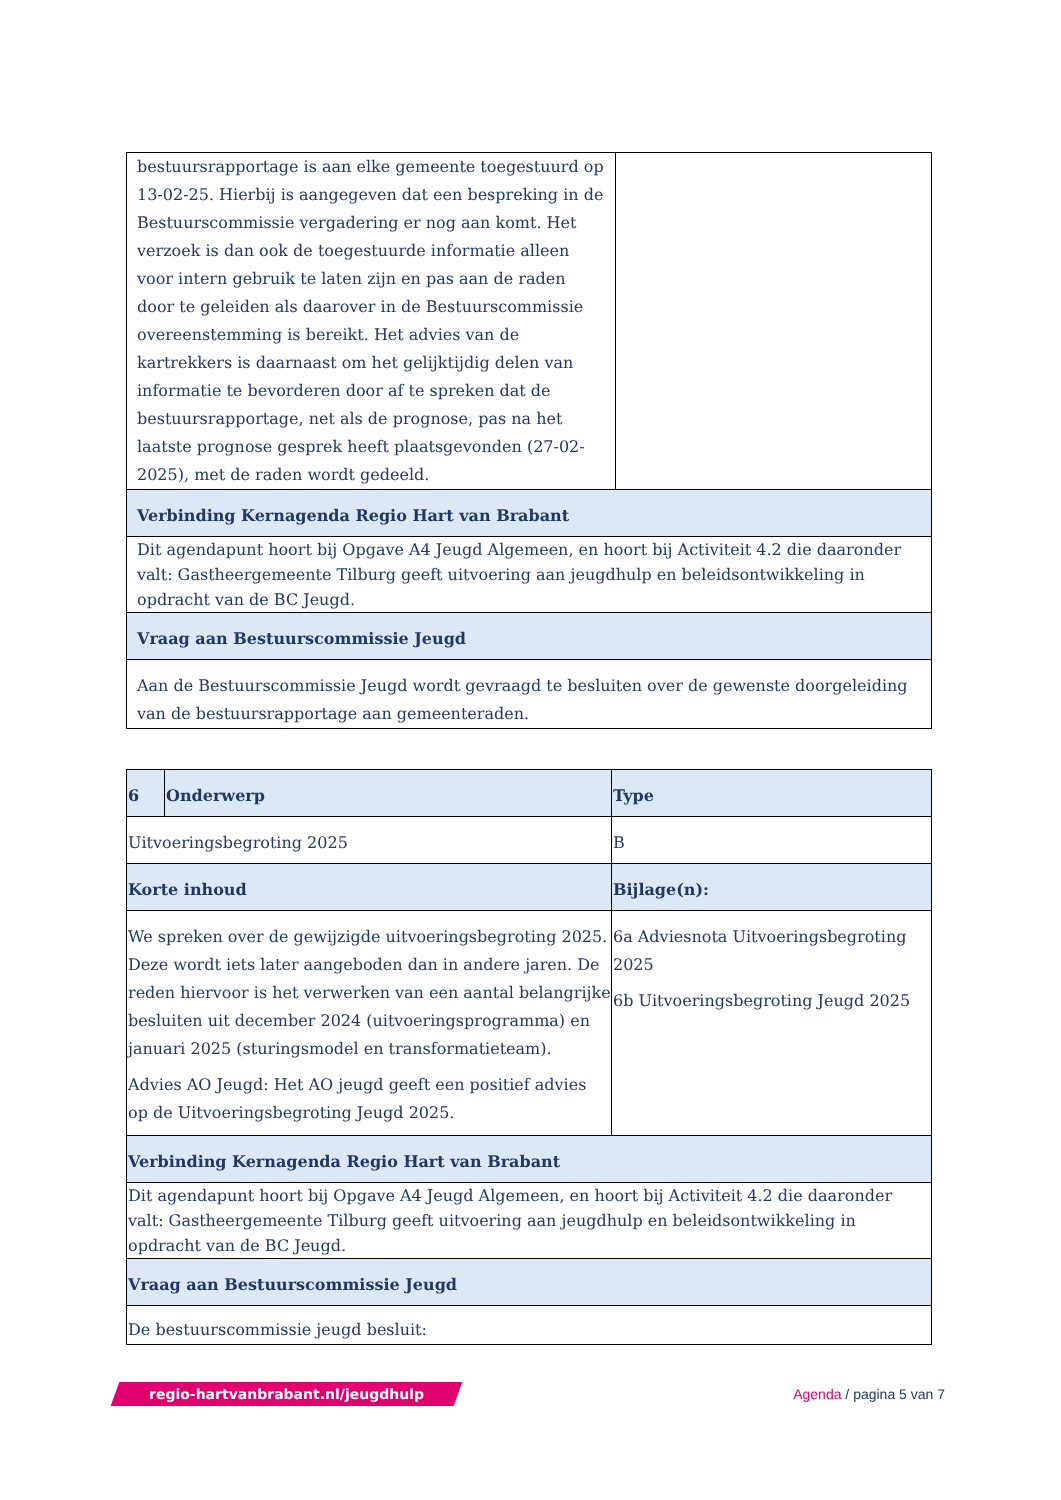| bestuursrapportage is aan elke gemeente toegestuurd op 13-02-25. Hierbij is aangegeven dat een bespreking in de Bestuurscommissie vergadering er nog aan komt. Het verzoek is dan ook de toegestuurde informatie alleen voor intern gebruik te laten zijn en pas aan de raden door te geleiden als daarover in de Bestuurscommissie overeenstemming is bereikt. Het advies van de kartrekkers is daarnaast om het gelijktijdig delen van informatie te bevorderen door af te spreken dat de bestuursrapportage, net als de prognose, pas na het laatste prognose gesprek heeft plaatsgevonden (27-02-2025), met de raden wordt gedeeld. | |
| Verbinding Kernagenda Regio Hart van Brabant | |
| Dit agendapunt hoort bij Opgave A4 Jeugd Algemeen, en hoort bij Activiteit 4.2 die daaronder valt: Gastheergemeente Tilburg geeft uitvoering aan jeugdhulp en beleidsontwikkeling in opdracht van de BC Jeugd. | |
| Vraag aan Bestuurscommissie Jeugd | |
| Aan de Bestuurscommissie Jeugd wordt gevraagd te besluiten over de gewenste doorgeleiding van de bestuursrapportage aan gemeenteraden. | |
| 6 | Onderwerp | Type |
| Uitvoeringsbegroting 2025 | | B |
| Korte inhoud | | Bijlage(n): |
| We spreken over de gewijzigde uitvoeringsbegroting 2025. Deze wordt iets later aangeboden dan in andere jaren. De reden hiervoor is het verwerken van een aantal belangrijke besluiten uit december 2024 (uitvoeringsprogramma) en januari 2025 (sturingsmodel en transformatieteam). Advies AO Jeugd: Het AO jeugd geeft een positief advies op de Uitvoeringsbegroting Jeugd 2025. | | 6a Adviesnota Uitvoeringsbegroting 2025 6b Uitvoeringsbegroting Jeugd 2025 |
| Verbinding Kernagenda Regio Hart van Brabant | | |
| Dit agendapunt hoort bij Opgave A4 Jeugd Algemeen, en hoort bij Activiteit 4.2 die daaronder valt: Gastheergemeente Tilburg geeft uitvoering aan jeugdhulp en beleidsontwikkeling in opdracht van de BC Jeugd. | | |
| Vraag aan Bestuurscommissie Jeugd | | |
| De bestuurscommissie jeugd besluit: | | |
regio-hartvanbrabant.nl/jeugdhulp
Agenda / pagina 5 van 7